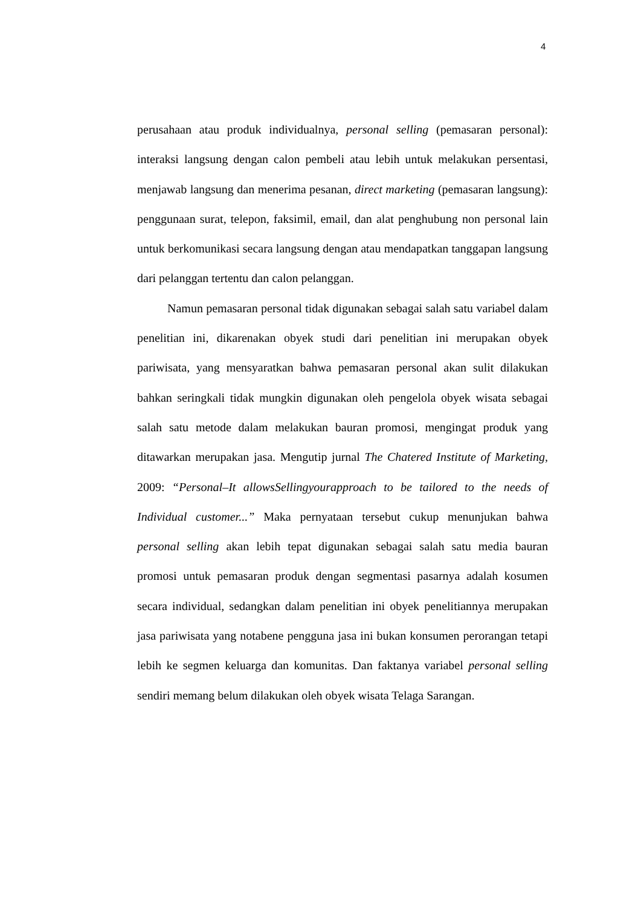4
perusahaan atau produk individualnya, personal selling (pemasaran personal): interaksi langsung dengan calon pembeli atau lebih untuk melakukan persentasi, menjawab langsung dan menerima pesanan, direct marketing (pemasaran langsung): penggunaan surat, telepon, faksimil, email, dan alat penghubung non personal lain untuk berkomunikasi secara langsung dengan atau mendapatkan tanggapan langsung dari pelanggan tertentu dan calon pelanggan.
Namun pemasaran personal tidak digunakan sebagai salah satu variabel dalam penelitian ini, dikarenakan obyek studi dari penelitian ini merupakan obyek pariwisata, yang mensyaratkan bahwa pemasaran personal akan sulit dilakukan bahkan seringkali tidak mungkin digunakan oleh pengelola obyek wisata sebagai salah satu metode dalam melakukan bauran promosi, mengingat produk yang ditawarkan merupakan jasa. Mengutip jurnal The Chatered Institute of Marketing, 2009: “Personal–It allowsSellingyourapproach to be tailored to the needs of Individual customer...” Maka pernyataan tersebut cukup menunjukan bahwa personal selling akan lebih tepat digunakan sebagai salah satu media bauran promosi untuk pemasaran produk dengan segmentasi pasarnya adalah kosumen secara individual, sedangkan dalam penelitian ini obyek penelitiannya merupakan jasa pariwisata yang notabene pengguna jasa ini bukan konsumen perorangan tetapi lebih ke segmen keluarga dan komunitas. Dan faktanya variabel personal selling sendiri memang belum dilakukan oleh obyek wisata Telaga Sarangan.